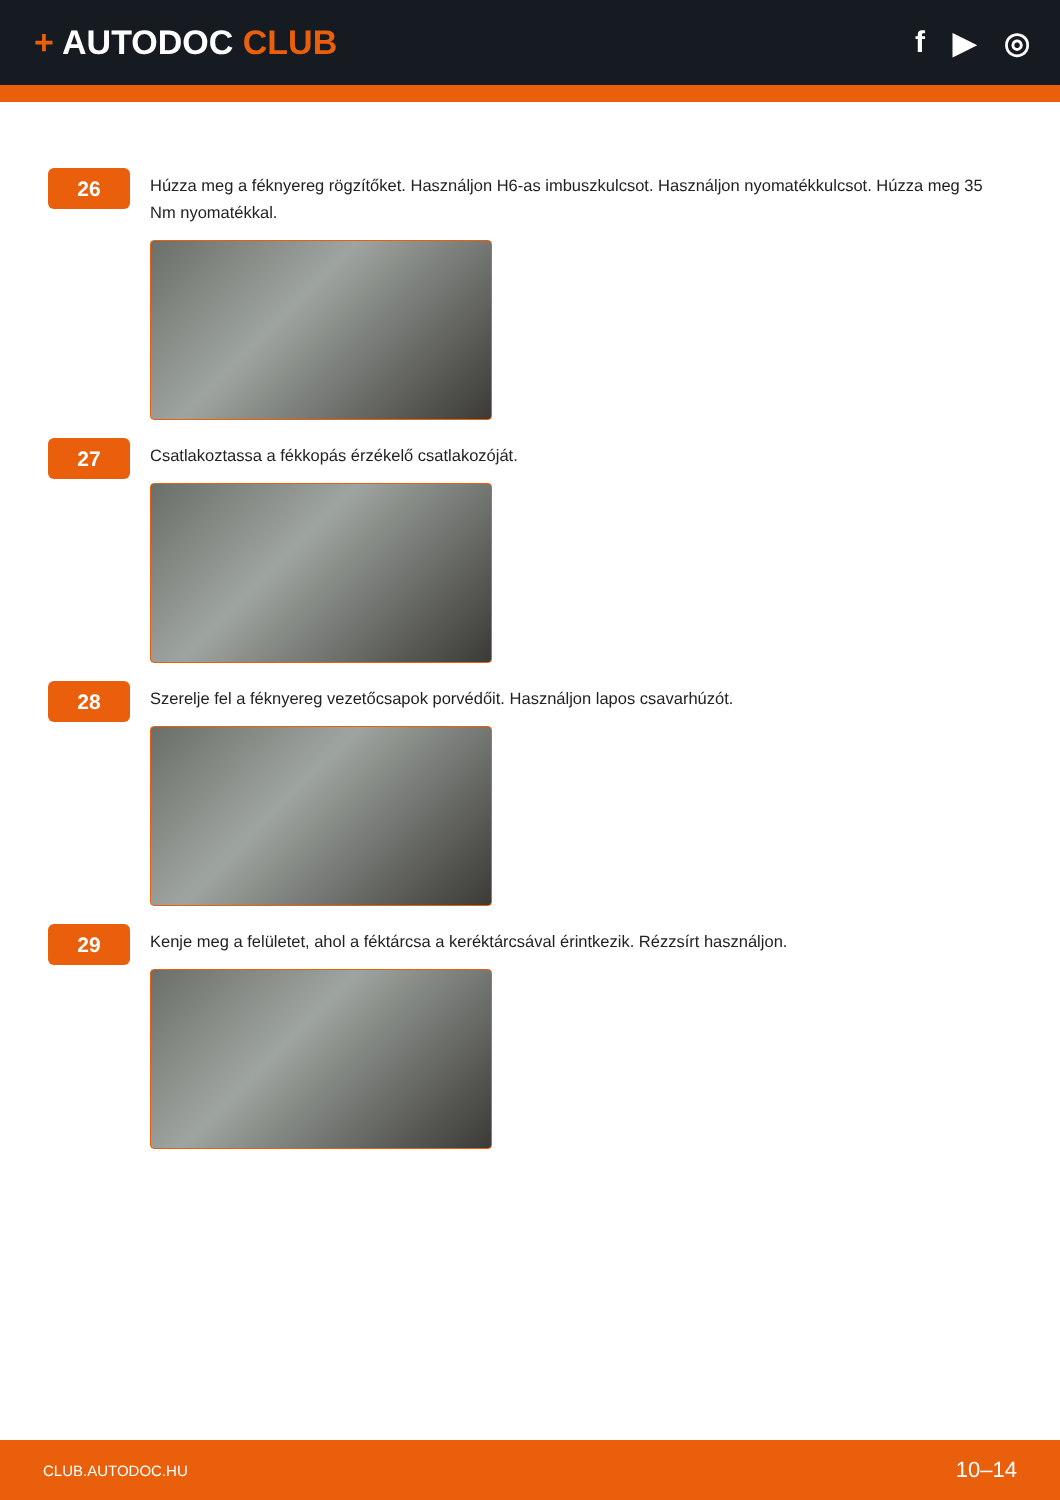+ AUTODOC CLUB f ▶ ◎
26
Húzza meg a féknyereg rögzítőket. Használjon H6-as imbuszkulcsot. Használjon nyomatékkulcsot. Húzza meg 35 Nm nyomatékkal.
27
Csatlakoztassa a fékkopás érzékelő csatlakozóját.
28
Szerelje fel a féknyereg vezetőcsapok porvédőit. Használjon lapos csavarhúzót.
29
Kenje meg a felületet, ahol a féktárcsa a keréktárcsával érintkezik. Rézzsírt használjon.
CLUB.AUTODOC.HU 10–14